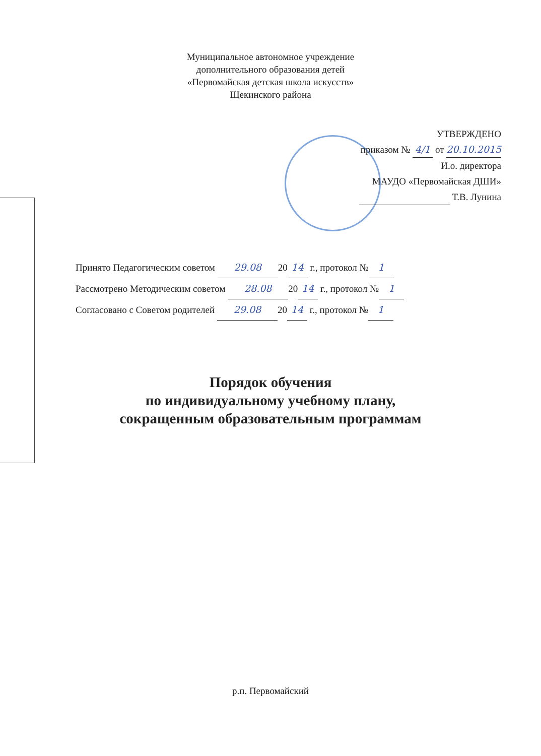Муниципальное автономное учреждение
дополнительного образования детей
«Первомайская детская школа искусств»
Щекинского района
УТВЕРЖДЕНО
приказом № 4/1 от 20.10.2015
И.о. директора
МАУДО «Первомайская ДШИ»
Т.В. Лунина
Принято Педагогическим советом 29.08 20 14 г., протокол № 1
Рассмотрено Методическим советом 28.08 20 14 г., протокол № 1
Согласовано с Советом родителей 29.08 20 14 г., протокол № 1
Порядок обучения
по индивидуальному учебному плану,
сокращенным образовательным программам
р.п. Первомайский